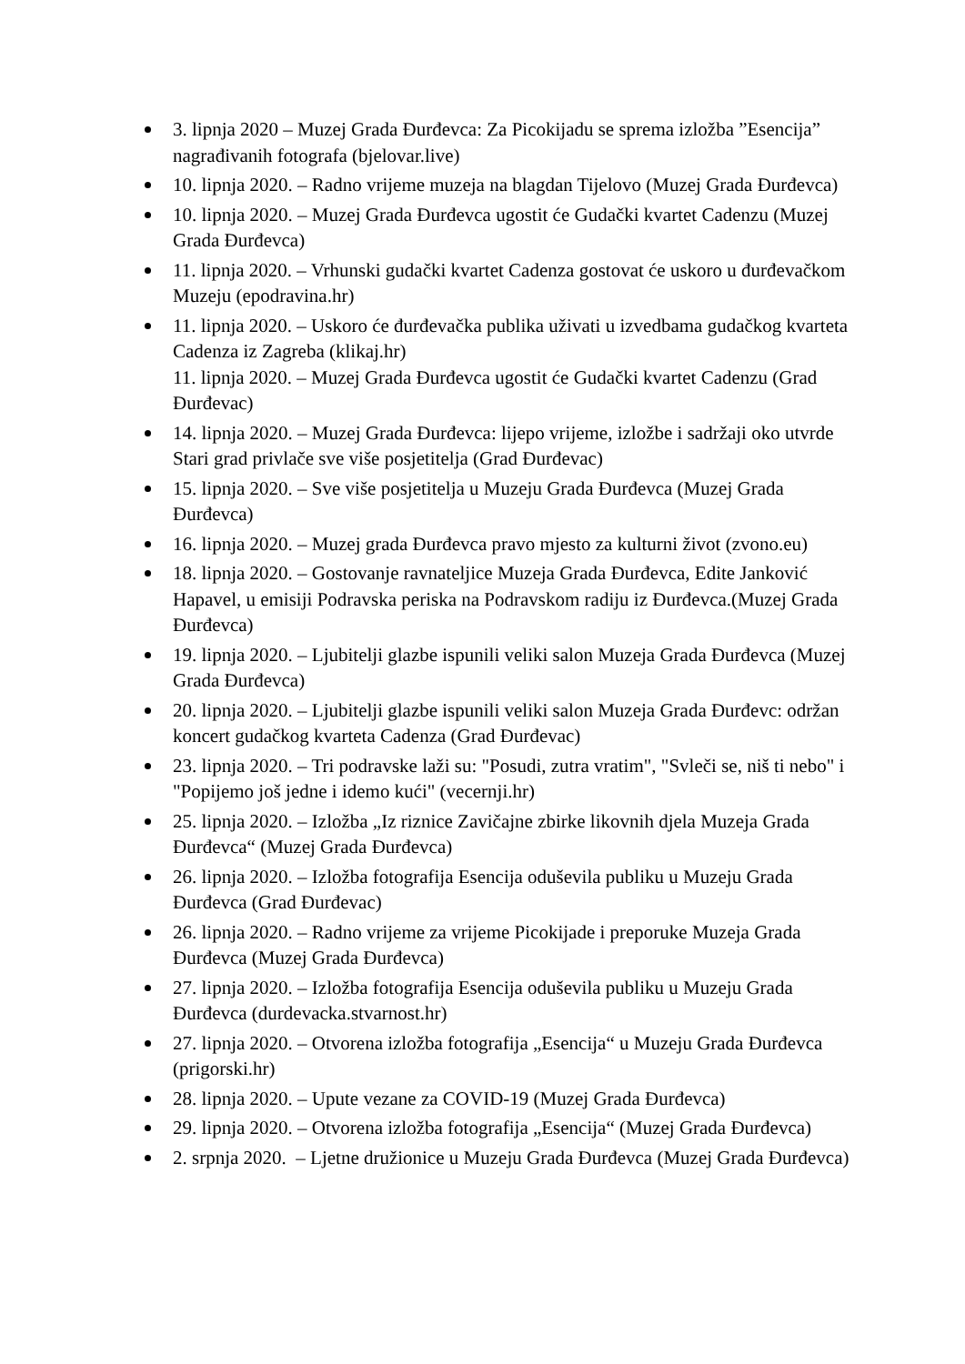3. lipnja 2020 – Muzej Grada Đurđevca: Za Picokijadu se sprema izložba ”Esencija” nagrađivanih fotografa (bjelovar.live)
10. lipnja 2020. – Radno vrijeme muzeja na blagdan Tijelovo (Muzej Grada Đurđevca)
10. lipnja 2020. – Muzej Grada Đurđevca ugostit će Gudački kvartet Cadenzu (Muzej Grada Đurđevca)
11. lipnja 2020. – Vrhunski gudački kvartet Cadenza gostovat će uskoro u đurđevačkom Muzeju (epodravina.hr)
11. lipnja 2020. – Uskoro će đurđevačka publika uživati u izvedbama gudačkog kvarteta Cadenza iz Zagreba (klikaj.hr)
11. lipnja 2020. – Muzej Grada Đurđevca ugostit će Gudački kvartet Cadenzu (Grad Đurđevac)
14. lipnja 2020. – Muzej Grada Đurđevca: lijepo vrijeme, izložbe i sadržaji oko utvrde Stari grad privlače sve više posjetitelja (Grad Đurđevac)
15. lipnja 2020. – Sve više posjetitelja u Muzeju Grada Đurđevca (Muzej Grada Đurđevca)
16. lipnja 2020. – Muzej grada Đurđevca pravo mjesto za kulturni život (zvono.eu)
18. lipnja 2020. – Gostovanje ravnateljice Muzeja Grada Đurđevca, Edite Janković Hapavel, u emisiji Podravska periska na Podravskom radiju iz Đurđevca.(Muzej Grada Đurđevca)
19. lipnja 2020. – Ljubitelji glazbe ispunili veliki salon Muzeja Grada Đurđevca (Muzej Grada Đurđevca)
20. lipnja 2020. – Ljubitelji glazbe ispunili veliki salon Muzeja Grada Đurđevc: održan koncert gudačkog kvarteta Cadenza (Grad Đurđevac)
23. lipnja 2020. – Tri podravske laži su: "Posudi, zutra vratim", "Svleči se, niš ti nebo" i "Popijemo još jedne i idemo kući" (vecernji.hr)
25. lipnja 2020. – Izložba „Iz riznice Zavičajne zbirke likovnih djela Muzeja Grada Đurđevca“ (Muzej Grada Đurđevca)
26. lipnja 2020. – Izložba fotografija Esencija oduševila publiku u Muzeju Grada Đurđevca (Grad Đurđevac)
26. lipnja 2020. – Radno vrijeme za vrijeme Picokijade i preporuke Muzeja Grada Đurđevca (Muzej Grada Đurđevca)
27. lipnja 2020. – Izložba fotografija Esencija oduševila publiku u Muzeju Grada Đurđevca (durdevacka.stvarnost.hr)
27. lipnja 2020. – Otvorena izložba fotografija „Esencija“ u Muzeju Grada Đurđevca (prigorski.hr)
28. lipnja 2020. – Upute vezane za COVID-19 (Muzej Grada Đurđevca)
29. lipnja 2020. – Otvorena izložba fotografija „Esencija“ (Muzej Grada Đurđevca)
2. srpnja 2020. – Ljetne družionice u Muzeju Grada Đurđevca (Muzej Grada Đurđevca)